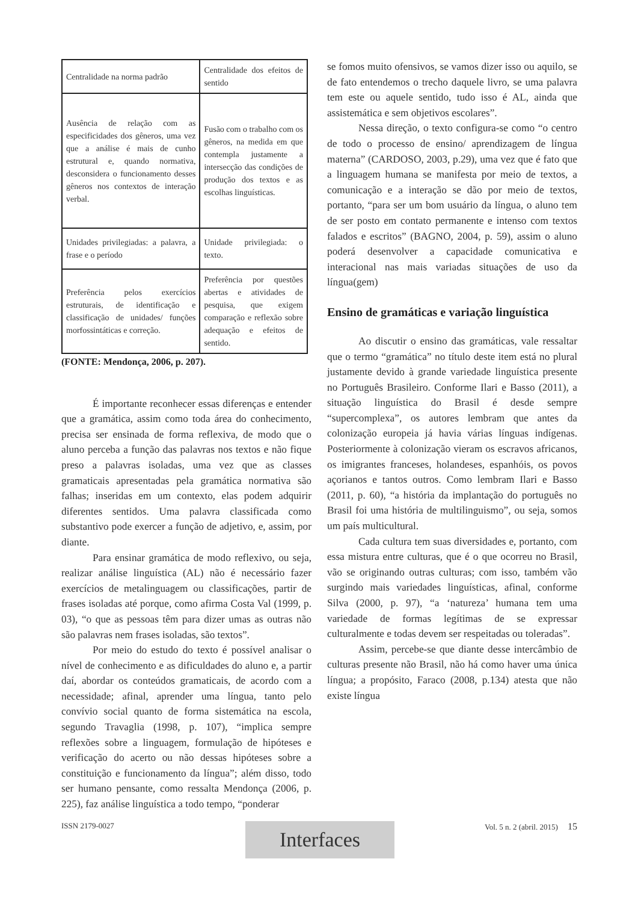| Centralidade na norma padrão | Centralidade dos efeitos de sentido |
| Ausência de relação com as especificidades dos gêneros, uma vez que a análise é mais de cunho estrutural e, quando normativa, desconsidera o funcionamento desses gêneros nos contextos de interação verbal. | Fusão com o trabalho com os gêneros, na medida em que contempla justamente a intersecção das condições de produção dos textos e as escolhas linguísticas. |
| Unidades privilegiadas: a palavra, a frase e o período | Unidade privilegiada: o texto. |
| Preferência pelos exercícios estruturais, de identificação e classificação de unidades/ funções morfossintáticas e correção. | Preferência por questões abertas e atividades de pesquisa, que exigem comparação e reflexão sobre adequação e efeitos de sentido. |
(FONTE: Mendonça, 2006, p. 207).
É importante reconhecer essas diferenças e entender que a gramática, assim como toda área do conhecimento, precisa ser ensinada de forma reflexiva, de modo que o aluno perceba a função das palavras nos textos e não fique preso a palavras isoladas, uma vez que as classes gramaticais apresentadas pela gramática normativa são falhas; inseridas em um contexto, elas podem adquirir diferentes sentidos. Uma palavra classificada como substantivo pode exercer a função de adjetivo, e, assim, por diante.
Para ensinar gramática de modo reflexivo, ou seja, realizar análise linguística (AL) não é necessário fazer exercícios de metalinguagem ou classificações, partir de frases isoladas até porque, como afirma Costa Val (1999, p. 03), “o que as pessoas têm para dizer umas as outras não são palavras nem frases isoladas, são textos”.
Por meio do estudo do texto é possível analisar o nível de conhecimento e as dificuldades do aluno e, a partir daí, abordar os conteúdos gramaticais, de acordo com a necessidade; afinal, aprender uma língua, tanto pelo convívio social quanto de forma sistemática na escola, segundo Travaglia (1998, p. 107), “implica sempre reflexões sobre a linguagem, formulação de hipóteses e verificação do acerto ou não dessas hipóteses sobre a constituição e funcionamento da língua”; além disso, todo ser humano pensante, como ressalta Mendonça (2006, p. 225), faz análise linguística a todo tempo, “ponderar
se fomos muito ofensivos, se vamos dizer isso ou aquilo, se de fato entendemos o trecho daquele livro, se uma palavra tem este ou aquele sentido, tudo isso é AL, ainda que assistemática e sem objetivos escolares”.
Nessa direção, o texto configura-se como “o centro de todo o processo de ensino/ aprendizagem de língua materna” (CARDOSO, 2003, p.29), uma vez que é fato que a linguagem humana se manifesta por meio de textos, a comunicação e a interação se dão por meio de textos, portanto, “para ser um bom usuário da língua, o aluno tem de ser posto em contato permanente e intenso com textos falados e escritos” (BAGNO, 2004, p. 59), assim o aluno poderá desenvolver a capacidade comunicativa e interacional nas mais variadas situações de uso da língua(gem)
Ensino de gramáticas e variação linguística
Ao discutir o ensino das gramáticas, vale ressaltar que o termo “gramática” no título deste item está no plural justamente devido à grande variedade linguística presente no Português Brasileiro. Conforme Ilari e Basso (2011), a situação linguística do Brasil é desde sempre “supercomplexa”, os autores lembram que antes da colonização europeia já havia várias línguas indígenas. Posteriormente à colonização vieram os escravos africanos, os imigrantes franceses, holandeses, espanhóis, os povos açorianos e tantos outros. Como lembram Ilari e Basso (2011, p. 60), “a história da implantação do português no Brasil foi uma história de multilinguismo”, ou seja, somos um país multicultural.
Cada cultura tem suas diversidades e, portanto, com essa mistura entre culturas, que é o que ocorreu no Brasil, vão se originando outras culturas; com isso, também vão surgindo mais variedades linguísticas, afinal, conforme Silva (2000, p. 97), “a ‘natureza’ humana tem uma variedade de formas legítimas de se expressar culturalmente e todas devem ser respeitadas ou toleradas”.
Assim, percebe-se que diante desse intercâmbio de culturas presente não Brasil, não há como haver uma única língua; a propósito, Faraco (2008, p.134) atesta que não existe língua
ISSN 2179-0027 Vol. 5 n. 2 (abril. 2015) 15 Interfaces